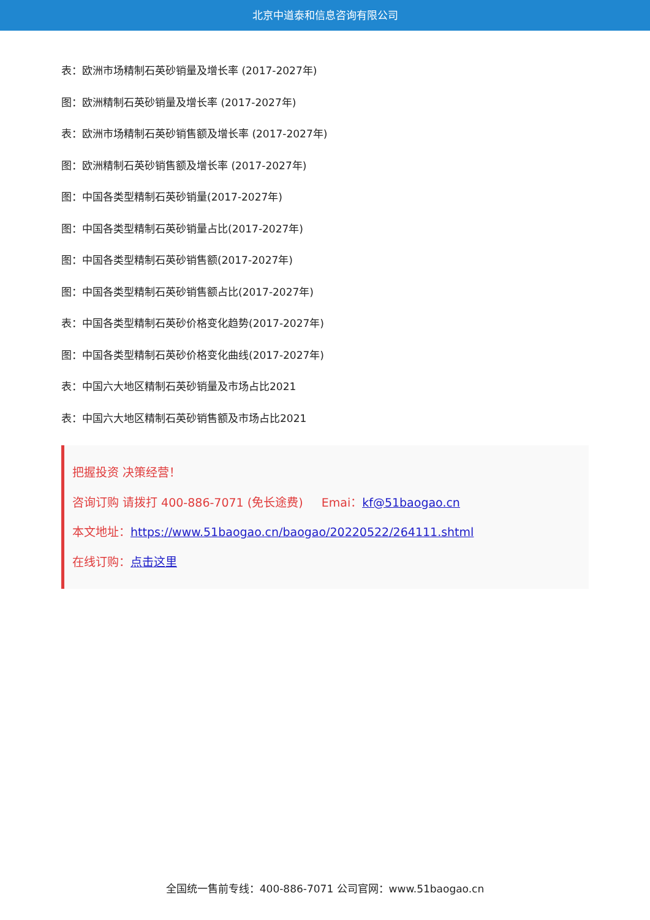北京中道泰和信息咨询有限公司
表：欧洲市场精制石英砂销量及增长率 (2017-2027年)
图：欧洲精制石英砂销量及增长率 (2017-2027年)
表：欧洲市场精制石英砂销售额及增长率 (2017-2027年)
图：欧洲精制石英砂销售额及增长率 (2017-2027年)
图：中国各类型精制石英砂销量(2017-2027年)
图：中国各类型精制石英砂销量占比(2017-2027年)
图：中国各类型精制石英砂销售额(2017-2027年)
图：中国各类型精制石英砂销售额占比(2017-2027年)
表：中国各类型精制石英砂价格变化趋势(2017-2027年)
图：中国各类型精制石英砂价格变化曲线(2017-2027年)
表：中国六大地区精制石英砂销量及市场占比2021
表：中国六大地区精制石英砂销售额及市场占比2021
把握投资 决策经营！
咨询订购 请拨打 400-886-7071 (免长途费) Emai：kf@51baogao.cn
本文地址：https://www.51baogao.cn/baogao/20220522/264111.shtml
在线订购：点击这里
全国统一售前专线：400-886-7071 公司官网：www.51baogao.cn